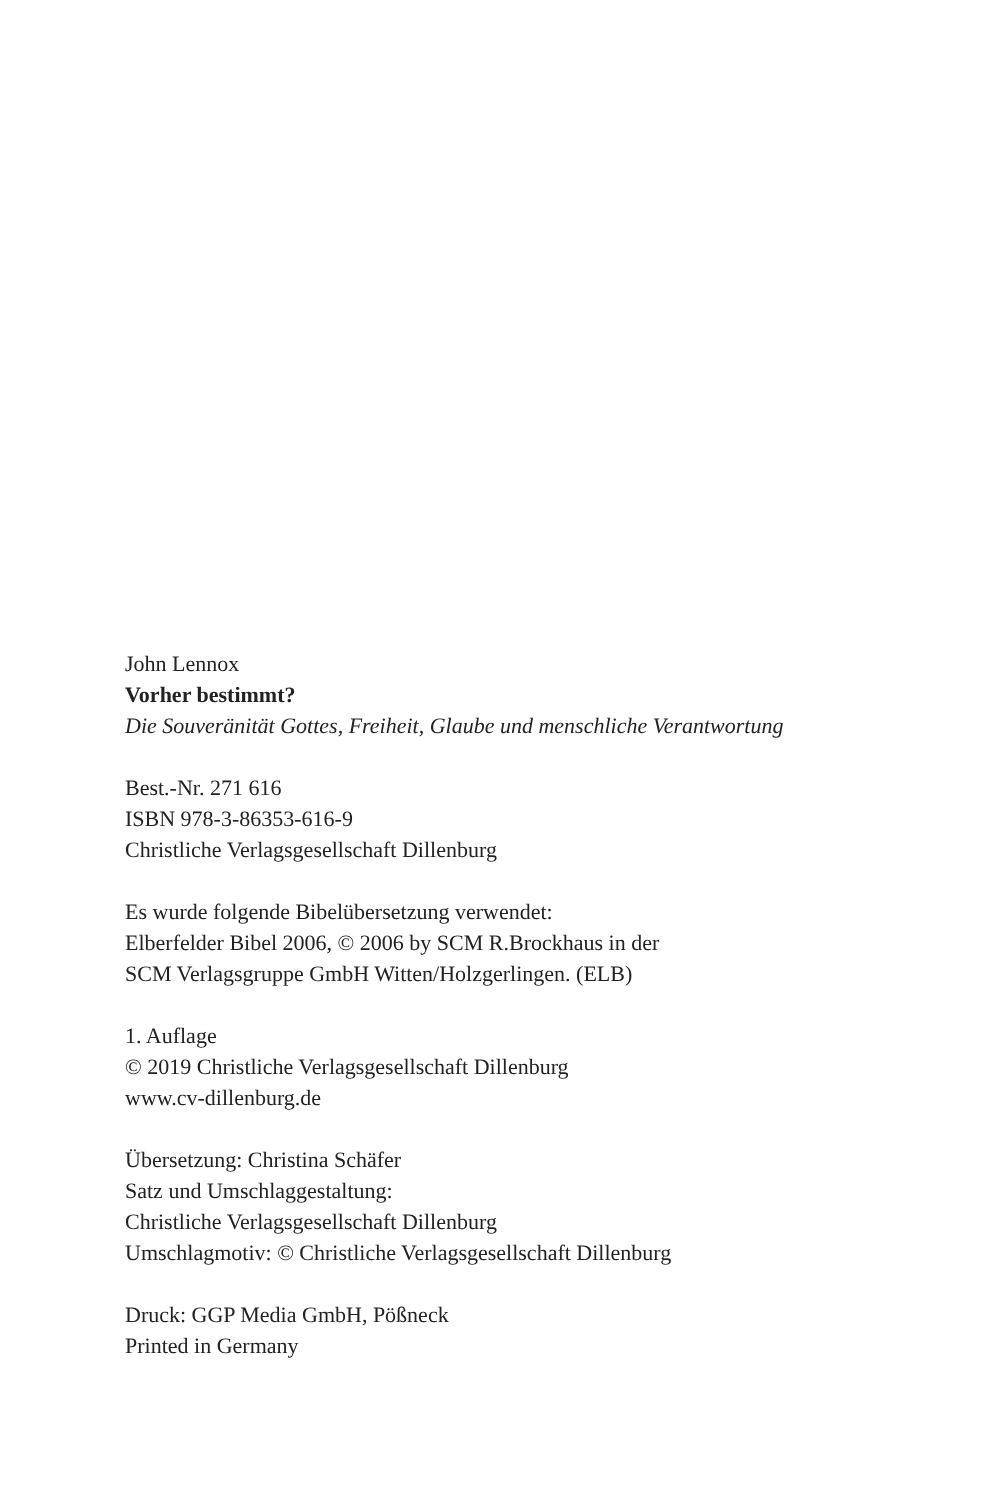John Lennox
Vorher bestimmt?
Die Souveränität Gottes, Freiheit, Glaube und menschliche Verantwortung
Best.-Nr. 271 616
ISBN 978-3-86353-616-9
Christliche Verlagsgesellschaft Dillenburg
Es wurde folgende Bibelübersetzung verwendet:
Elberfelder Bibel 2006, © 2006 by SCM R.Brockhaus in der
SCM Verlagsgruppe GmbH Witten/Holzgerlingen. (ELB)
1. Auflage
© 2019 Christliche Verlagsgesellschaft Dillenburg
www.cv-dillenburg.de
Übersetzung: Christina Schäfer
Satz und Umschlaggestaltung:
Christliche Verlagsgesellschaft Dillenburg
Umschlagmotiv: © Christliche Verlagsgesellschaft Dillenburg
Druck: GGP Media GmbH, Pößneck
Printed in Germany